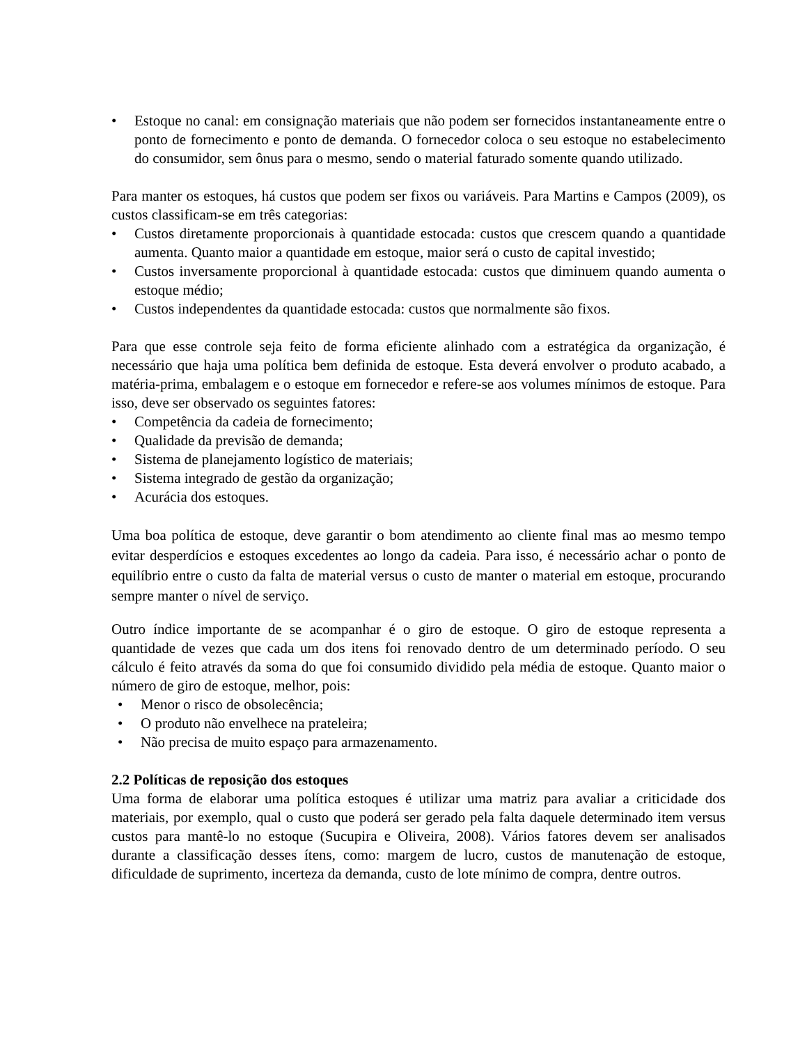• Estoque no canal: em consignação materiais que não podem ser fornecidos instantaneamente entre o ponto de fornecimento e ponto de demanda. O fornecedor coloca o seu estoque no estabelecimento do consumidor, sem ônus para o mesmo, sendo o material faturado somente quando utilizado.
Para manter os estoques, há custos que podem ser fixos ou variáveis. Para Martins e Campos (2009), os custos classificam-se em três categorias:
• Custos diretamente proporcionais à quantidade estocada: custos que crescem quando a quantidade aumenta. Quanto maior a quantidade em estoque, maior será o custo de capital investido;
• Custos inversamente proporcional à quantidade estocada: custos que diminuem quando aumenta o estoque médio;
• Custos independentes da quantidade estocada: custos que normalmente são fixos.
Para que esse controle seja feito de forma eficiente alinhado com a estratégica da organização, é necessário que haja uma política bem definida de estoque. Esta deverá envolver o produto acabado, a matéria-prima, embalagem e o estoque em fornecedor e refere-se aos volumes mínimos de estoque. Para isso, deve ser observado os seguintes fatores:
• Competência da cadeia de fornecimento;
• Qualidade da previsão de demanda;
• Sistema de planejamento logístico de materiais;
• Sistema integrado de gestão da organização;
• Acurácia dos estoques.
Uma boa política de estoque, deve garantir o bom atendimento ao cliente final mas ao mesmo tempo evitar desperdícios e estoques excedentes ao longo da cadeia. Para isso, é necessário achar o ponto de equilíbrio entre o custo da falta de material versus o custo de manter o material em estoque, procurando sempre manter o nível de serviço.
Outro índice importante de se acompanhar é o giro de estoque. O giro de estoque representa a quantidade de vezes que cada um dos itens foi renovado dentro de um determinado período. O seu cálculo é feito através da soma do que foi consumido dividido pela média de estoque. Quanto maior o número de giro de estoque, melhor, pois:
• Menor o risco de obsolecência;
• O produto não envelhece na prateleira;
• Não precisa de muito espaço para armazenamento.
2.2 Políticas de reposição dos estoques
Uma forma de elaborar uma política estoques é utilizar uma matriz para avaliar a criticidade dos materiais, por exemplo, qual o custo que poderá ser gerado pela falta daquele determinado item versus custos para mantê-lo no estoque (Sucupira e Oliveira, 2008). Vários fatores devem ser analisados durante a classificação desses ítens, como: margem de lucro, custos de manutenação de estoque, dificuldade de suprimento, incerteza da demanda, custo de lote mínimo de compra, dentre outros.